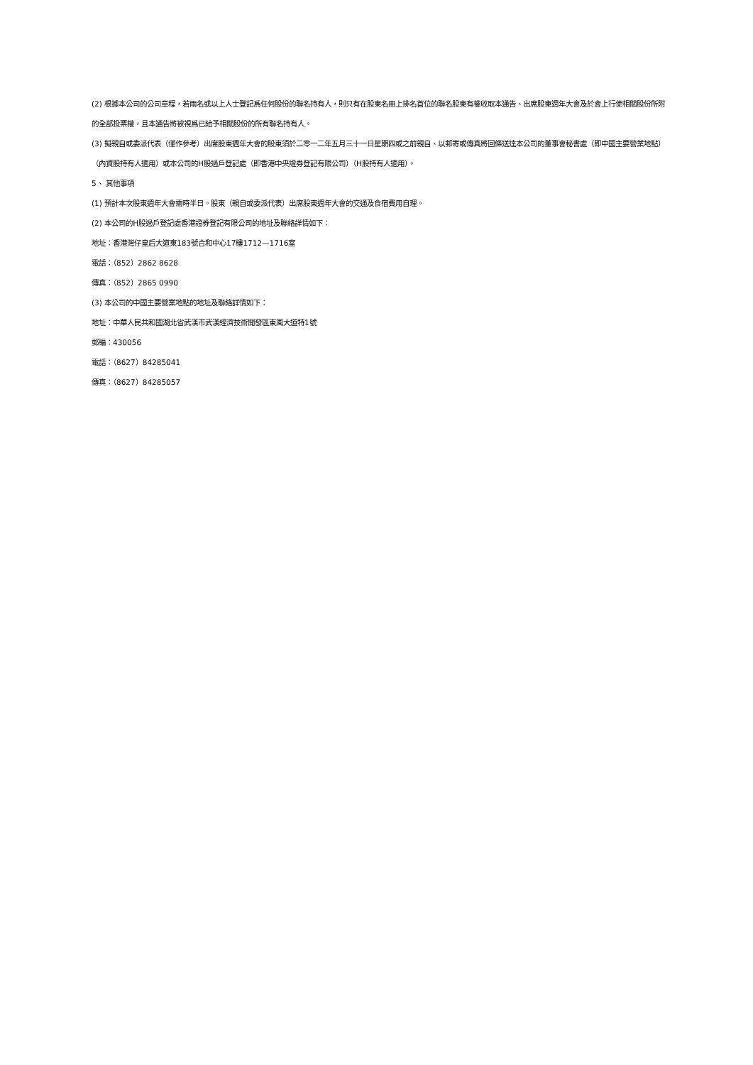(2) 根據本公司的公司章程，若兩名或以上人士登記爲任何股份的聯名持有人，則只有在股東名冊上排名首位的聯名股東有權收取本通告、出席股東週年大會及於會上行使相關股份所附的全部投票權，且本通告將被視爲已給予相關股份的所有聯名持有人。
(3) 擬親自或委派代表（僅作參考）出席股東週年大會的股東須於二零一二年五月三十一日星期四或之前親自、以郵寄或傳真將回條送達本公司的董事會秘書處（即中國主要營業地點）（內資股持有人適用）或本公司的H股過戶登記處（即香港中央證券登記有限公司）（H股持有人適用）。
5、 其他事項
(1) 預計本次股東週年大會需時半日。股東（親自或委派代表）出席股東週年大會的交通及食宿費用自理。
(2) 本公司的H股過戶登記處香港證券登記有限公司的地址及聯絡詳情如下：
地址：香港灣仔皇后大道東183號合和中心17樓1712—1716室
電話：（852）2862 8628
傳真：（852）2865 0990
(3) 本公司的中國主要營業地點的地址及聯絡詳情如下：
地址：中華人民共和國湖北省武漢市武漢經濟技術開發區東風大道特1號
郵編：430056
電話：（8627）84285041
傳真：（8627）84285057